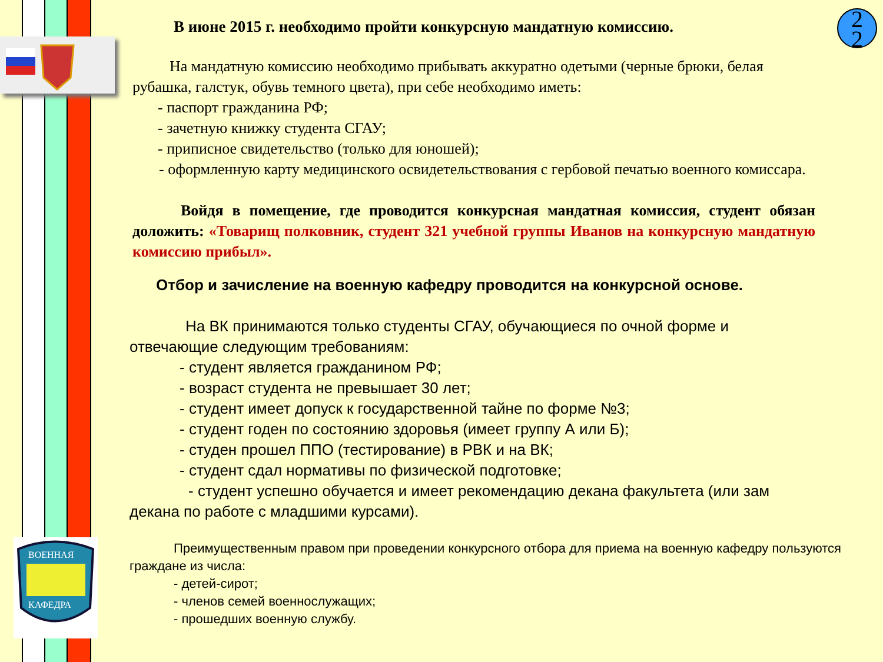ВОЕННАЯ
КАФЕДРА
2
2
В июне 2015 г. необходимо пройти конкурсную мандатную комиссию.
На мандатную комиссию необходимо прибывать аккуратно одетыми (черные брюки, белая рубашка, галстук, обувь темного цвета), при себе необходимо иметь:
- паспорт гражданина РФ;
- зачетную книжку студента СГАУ;
- приписное свидетельство (только для юношей);
- оформленную карту медицинского освидетельствования с гербовой печатью военного комиссара.
Войдя в помещение, где проводится конкурсная мандатная комиссия, студент обязан доложить: «Товарищ полковник, студент 321 учебной группы Иванов на конкурсную мандатную комиссию прибыл».
Отбор и зачисление на военную кафедру проводится на конкурсной основе.
На ВК принимаются только студенты СГАУ, обучающиеся по очной форме и отвечающие следующим требованиям:
- студент является гражданином РФ;
- возраст студента не превышает 30 лет;
- студент имеет допуск к государственной тайне по форме №3;
- студент годен по состоянию здоровья (имеет группу А или Б);
- студен прошел ППО (тестирование) в РВК и на ВК;
- студент сдал нормативы по физической подготовке;
- студент успешно обучается и имеет рекомендацию декана факультета (или зам декана по работе с младшими курсами).
Преимущественным правом при проведении конкурсного отбора для приема на военную кафедру пользуются граждане из числа:
- детей-сирот;
- членов семей военнослужащих;
- прошедших военную службу.